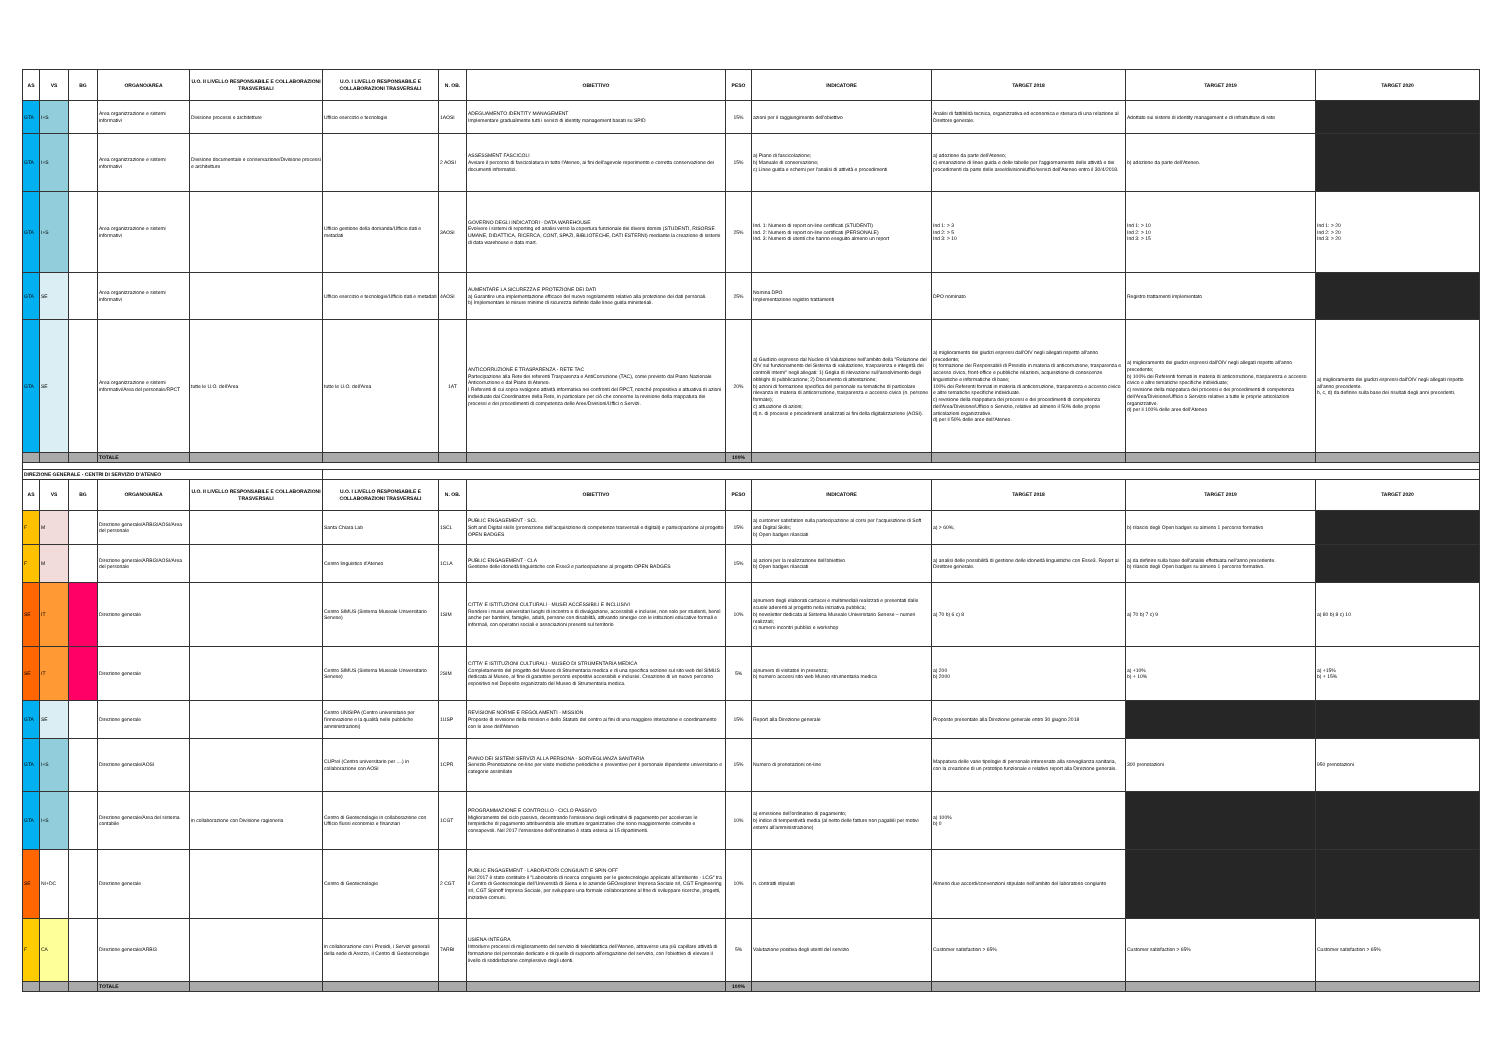| AS | VS | BG | ORGANO/AREA | U.O. II LIVELLO RESPONSABILE E COLLABORAZIONI TRASVERSALI | U.O. I LIVELLO RESPONSABILE E COLLABORAZIONI TRASVERSALI | N. OB. | OBIETTIVO | PESO | INDICATORE | TARGET 2018 | TARGET 2019 | TARGET 2020 |
| --- | --- | --- | --- | --- | --- | --- | --- | --- | --- | --- | --- | --- |
| GTA | I+S | | Area organizzazione e sistemi informativi | Divisione processi e architetture | Ufficio esercizio e tecnologie | 1AOSI | ADEGUAMENTO IDENTITY MANAGEMENT Implementare gradualmente tutti i servizi di identity management basati su SPID | 15% | azioni per il raggiungimento dell'obiettivo | Analisi di fattibilità tecnica, organizzativa ed economica e stesura di una relazione al Direttore generale. | Adottato sui sistemi di identity management e di infratrutture di rete | |
| GTA | I+S | | Area organizzazione e sistemi informativi | Divisione documentale e conservazione/Divisione processi e architetture | | 2 AOSI | ASSESSMENT FASCICOLI Avviare il percorso di fascicolatura in tutto l'Ateneo, ai fini dell'agevole reperimento e corretta conservazione dei documenti informatici. | 15% | a) Piano di fascicolazione; b) Manuale di conservazione; c) Linee guida e schemi per l'analisi di attività e procedimenti | a) adozione da parte dell'Ateneo; c) emanazione di linee guida e delle tabelle per l'aggiornamento delle attività e dei procedimenti da parte delle aree/divisioni/uffici/servizi dell'Ateneo entro il 30/4/2018. | b) adozione da parte dell'Ateneo. | |
| GTA | I+S | | Area organizzazione e sistemi informativi | | Ufficio gestione della domanda/Ufficio dati e metadati | 3AOSI | GOVERNO DEGLI INDICATORI - DATA WAREHOUSE Evolvere i sistemi di reporting ed analisi verso la copertura funzionale dei diversi domini (STUDENTI, RISORSE UMANE, DIDATTICA, RICERCA, CONT, SPAZI, BIBLIOTECHE, DATI ESTERNI) mediante la creazione di sistemi di data warehouse e data mart. | 25% | Ind. 1: Numero di report on-line certificati (STUDENTI) Ind. 2: Numero di report on-line certificati (PERSONALE) Ind. 3: Numero di utenti che hanno eseguito almeno un report | Ind 1: > 3 Ind 2: > 5 Ind 3: > 10 | Ind 1: > 10 Ind 2: > 10 Ind 3: > 15 | Ind 1: > 20 Ind 2: > 20 Ind 3: > 20 |
| GTA | SE | | Area organizzazione e sistemi informativi | | Ufficio esercizio e tecnologie/Ufficio dati e metadati | 4AOSI | AUMENTARE LA SICUREZZA E PROTEZIONE DEI DATI a) Garantire una implementazione efficace del nuovo regolamento relativo alla protezione dei dati personali. b) Implementare le misure minime di sicurezza definite dalle linee guida ministeriali. | 25% | Nomina DPO Implementazione registro trattamenti | DPO nominato | Registro trattamenti implementato | |
| GTA | SE | | Area organizzazione e sistemi informativi/Area del personale/RPCT | tutte le U.O. dell'Area | tutte le U.O. dell'Area | 1AT | ANTICORRUZIONE E TRASPARENZA - RETE TAC Partecipazione alla Rete dei referenti Trasparenza e AntiCorruzione (TAC), come previsto dal Piano Nazionale Anticorruzione e dal Piano di Ateneo. I Referenti di cui sopra svolgono attività informativa nei confronti del RPCT, nonché propositiva e attuativa di azioni individuate dal Coordinatore della Rete, in particolare per ciò che concerne la revisione della mappatura dei processi e dei procedimenti di competenza delle Aree/Divisioni/Uffici o Servizi. | 20% | a) Giudizio espresso dal Nucleo di Valutazione nell'ambito della "Relazione del OIV sul funzionamento del Sistema di valutazione, trasparenza e integrità dei controlli interni" negli allegati: 1) Griglia di rilevazione sull'assolvimento degli obblighi di pubblicazione; 2) Documento di attestazione; b) azioni di formazione specifica del personale su tematiche di particolare rilevanza in materia di anticorruzione, trasparenza e accesso civico (n. persone formate); c) attuazione di azioni; d) n. di processi e procedimenti analizzati ai fini della digitalizzazione (AOSI). | a) miglioramento dei giudizi espressi dall'OIV negli allegati rispetto all'anno precedente; b) formazione dei Responsabili di Presidio in materia di anticorruzione, trasparenza e accesso civico, front-office e pubbliche relazioni, acquisizione di conoscenze linguistiche e informatiche di base; 100% dei Referenti formati in materia di anticorruzione, trasparenza e accesso civico e altre tematiche specifiche individuate. c) revisione della mappatura dei processi e dei procedimenti di competenza dell'Area/Divisione/Ufficio o Servizio, relative ad almeno il 50% delle proprie articolazioni organizzative. d) per il 50% delle aree dell'Ateneo. | a) miglioramento dei giudizi espressi dall'OIV negli allegati rispetto all'anno precedente; b) 100% dei Referenti formati in materia di anticorruzione, trasparenza e accesso civico e altre tematiche specifiche individuate; c) revisione della mappatura dei processi e dei procedimenti di competenza dell'Area/Divisione/Ufficio o Servizio relative a tutte le proprie articolazioni organizzative. d) per il 100% delle aree dell'Ateneo | a) miglioramento dei giudizi espressi dall'OIV negli allegati rispetto all'anno precedente. b, c, d) da definire sulla base dei risultati degli anni precedenti. |
| | | | TOTALE | | | | | 100% | | | | |
| DIREZIONE GENERALE - CENTRI DI SERVIZIO D'ATENEO | | | | | | | | | | | | |
| AS | VS | BG | ORGANO/AREA | U.O. II LIVELLO RESPONSABILE E COLLABORAZIONI TRASVERSALI | U.O. I LIVELLO RESPONSABILE E COLLABORAZIONI TRASVERSALI | N. OB. | OBIETTIVO | PESO | INDICATORE | TARGET 2018 | TARGET 2019 | TARGET 2020 |
| F | M | | Direzione generale/ARBI3/AOSI/Area del personale | | Santa Chiara Lab | 1SCL | PUBLIC ENGAGEMENT - SCL Soft and Digital skills (promozione dell'acquisizione di competenze trasversali e digitali) e partecipazione al progetto OPEN BADGES | 15% | a) customer satisfation sulla partecipazione al corsi per l'acquisizione di Soft and Digital Skills; b) Open badges rilasciati | a) > 60%; | b) rilascio degli Open badges su almeno 1 percorso formativo | |
| F | M | | Direzione generale/ARBI3/AOSI/Area del personale | | Centro linguistico d'Ateneo | 1CLA | PUBLIC ENGAGEMENT - CLA Gestione delle idoneità linguistiche con Esse3 e partecipazione al progetto OPEN BADGES | 15% | a) azioni per la realizzazione dell'obiettivo b) Open badges rilasciati | a) analisi delle possibilità di gestione delle idoneità linguistiche con Esse3. Report al Direttore generale. | a) da definire sulla base dell'analisi effettuata nell'anno precedente. b) rilascio degli Open badges su almeno 1 percorso formativo. | |
| SE | IT | | Direzione generale | | Centro SIMUS (Sistema Museale Universitario Senese) | 1SIM | CITTA' E ISTITUZIONI CULTURALI - MUSEI ACCESSIBILI E INCLUSIVI Rendere i musei universitari luoghi di incontro e di divulgazione, accessibili e inclusivi, non solo per studenti, bensì anche per bambini, famiglie, adulti, persone con disabilità, attivando sinergie con le istituzioni educative formali e informali, con operatori sociali e associazioni presenti sul territorio | 10% | a)numero degli elaborati cartacei e multimediali realizzati e presentati dalle scuole aderenti al progetto nella iniziativa pubblica; b) newsletter dedicata al Sistema Museale Universitario Senese – numeri realizzati; c) numero incontri pubblici e workshop | a) 70 b) 6 c) 8 | a) 70 b) 7 c) 9 | a) 80 b) 8 c) 10 |
| SE | IT | | Direzione generale | | Centro SIMUS (Sistema Museale Universitario Senese) | 2SIM | CITTA' E ISTITUZIONI CULTURALI - MUSEO DI STRUMENTARIA MEDICA Completamento del progetto del Museo di Strumentaria medica e di una specifica sezione sul sito web del SIMUS dedicata al Museo, al fine di garantire percorsi espositivi accessibili e inclusivi. Creazione di un nuovo percorso espositivo nel Deposito organizzato del Museo di Strumentaria medica. | 5% | a)numero di visitatori in presenza; b) numero accessi sito web Museo strumentaria medica | a) 200 b) 2000 | a) +10% b) + 10% | a) +15% b) + 15% |
| GTA | SE | | Direzione generale | | Centro UNISIPA (Centro universitario per l'innovazione e la qualità nelle pubbliche amministrazioni) | 1USP | REVISIONE NORME E REGOLAMENTI - MISSION Proposte di revisione della mission e dello Statuto del centro ai fini di una maggiore interazione e coordinamento con le aree dell'Ateneo | 15% | Report alla Direzione generale | Proposte presentate alla Direzione generale entro 30 giugno 2018 | | |
| GTA | I+S | | Direzione generale/AOSI | | CUPrel (Centro universitario per ....) in collaborazione con AOSI | 1CPR | PIANO DEI SISTEMI SERVIZI ALLA PERSONA - SORVEGLIANZA SANITARIA Servizio Prenotazione on-line per visite mediche periodiche e preventive per il personale dipendente universitario e categorie assimilate | 15% | Numero di prenotazioni on-line | Mappatura delle varie tipologie di personale interessato alla sorveglianza sanitaria, con la creazione di un prototipo funzionale e relativo report alla Direzione generale. | 300 prenotazioni | 950 prenotazioni |
| GTA | I+S | | Direzione generale/Area del sistema contabile | in collaborazione con Divisione ragioneria | Centro di Geotecnologie in collaborazione con Ufficio flussi economici e finanziari | 1CGT | PROGRAMMAZIONE E CONTROLLO - CICLO PASSIVO Miglioramento del ciclo passivo, decentrando l'emissione degli ordinativi di pagamento per accelerare le tempistiche di pagamento attribuendola alle strutture organizzative che sono maggiormente coinvolte e consapevoli. Nel 2017 l'emissione dell'ordinativo è stata estesa ai 15 dipartimenti. | 10% | a) emissione dell'ordinativo di pagamento; b) indice di tempestività media (al netto delle fatture non pagabili per motivi esterni all'amministrazione) | a) 100% b) 0 | | |
| SE | NI+DC | | Direzione generale | | Centro di Geotecnologie | 2 CGT | PUBLIC ENGAGEMENT - LABORATORI CONGIUNTI E SPIN-OFF Nel 2017 è stato costituito il "Laboratorio di ricerca congiunto per le geotecnologie applicate all'ambiente - LCG" tra il Centro di Geotecnologie dell'Università di Siena e le aziende GEOexplorer Impresa Sociale srl, CGT Engineering srl, CGT Spinoff Impresa Sociale, per sviluppare una formale collaborazione al fine di sviluppare ricerche, progetti, iniziative comuni. | 10% | n. contratti stipulati | Almeno due accordi/convenzioni stipulate nell'ambito del laboratorio congiunto | | |
| F | CA | | Direzione generale/ARBI3 | | in collaborazione con i Presidi, i Servizi generali della sede di Arezzo, il Centro di Geotecnologie | 7ARBI | USIENA-INTEGRA Introdurre processi di miglioramento del servizio di teledidattica dell'Ateneo, attraverso una più capillare attività di formazione del personale dedicato e di quello di supporto all'erogazione del servizio, con l'obiettivo di elevare il livello di soddisfazione complessivo degli utenti. | 5% | Valutazione positiva degli utenti del servizio | Customer satisfaction > 65% | Customer satisfaction > 65% | Customer satisfaction > 65% |
| | | | TOTALE | | | | | 100% | | | | |